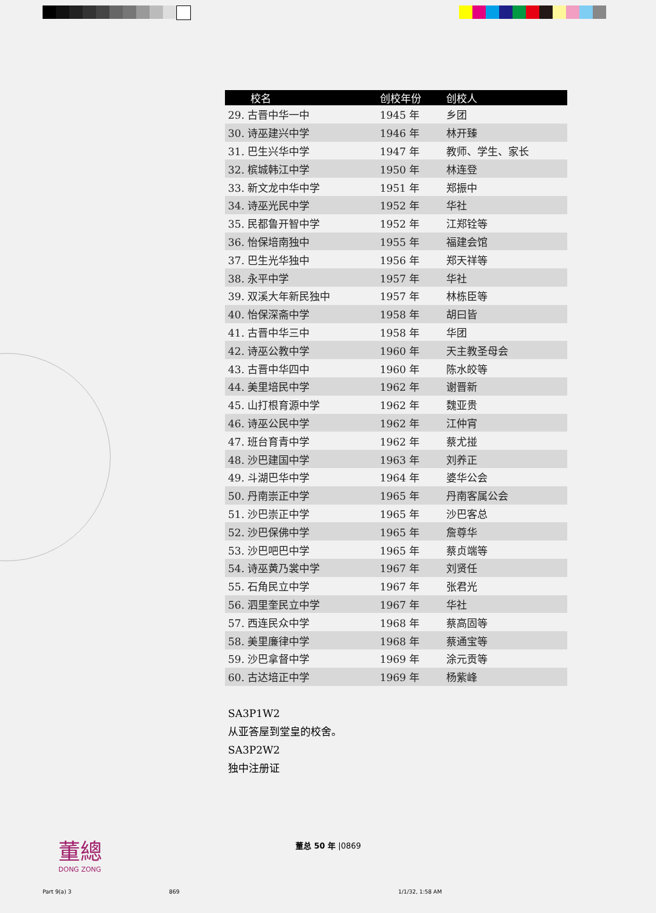| 校名 | 创校年份 | 创校人 |
| --- | --- | --- |
| 29. 古晋中华一中 | 1945 年 | 乡团 |
| 30. 诗巫建兴中学 | 1946 年 | 林开臻 |
| 31. 巴生兴华中学 | 1947 年 | 教师、学生、家长 |
| 32. 槟城韩江中学 | 1950 年 | 林连登 |
| 33. 新文龙中华中学 | 1951 年 | 郑振中 |
| 34. 诗巫光民中学 | 1952 年 | 华社 |
| 35. 民都鲁开智中学 | 1952 年 | 江郑铨等 |
| 36. 怡保培南独中 | 1955 年 | 福建会馆 |
| 37. 巴生光华独中 | 1956 年 | 郑天祥等 |
| 38. 永平中学 | 1957 年 | 华社 |
| 39. 双溪大年新民独中 | 1957 年 | 林栋臣等 |
| 40. 怡保深斋中学 | 1958 年 | 胡曰皆 |
| 41. 古晋中华三中 | 1958 年 | 华团 |
| 42. 诗巫公教中学 | 1960 年 | 天主教圣母会 |
| 43. 古晋中华四中 | 1960 年 | 陈水皎等 |
| 44. 美里培民中学 | 1962 年 | 谢晋新 |
| 45. 山打根育源中学 | 1962 年 | 魏亚贵 |
| 46. 诗巫公民中学 | 1962 年 | 江仲宵 |
| 47. 班台育青中学 | 1962 年 | 蔡尤掽 |
| 48. 沙巴建国中学 | 1963 年 | 刘养正 |
| 49. 斗湖巴华中学 | 1964 年 | 婆华公会 |
| 50. 丹南崇正中学 | 1965 年 | 丹南客属公会 |
| 51. 沙巴崇正中学 | 1965 年 | 沙巴客总 |
| 52. 沙巴保佛中学 | 1965 年 | 詹尊华 |
| 53. 沙巴吧巴中学 | 1965 年 | 蔡贞端等 |
| 54. 诗巫黄乃裳中学 | 1967 年 | 刘贤任 |
| 55. 石角民立中学 | 1967 年 | 张君光 |
| 56. 泗里奎民立中学 | 1967 年 | 华社 |
| 57. 西连民众中学 | 1968 年 | 蔡高固等 |
| 58. 美里廉律中学 | 1968 年 | 蔡通宝等 |
| 59. 沙巴拿督中学 | 1969 年 | 涂元贡等 |
| 60. 古达培正中学 | 1969 年 | 杨紫峰 |
SA3P1W2
从亚答屋到堂皇的校舍。
SA3P2W2
独中注册证
董總
DONG ZONG
董总 50 年 |0869
Part 9(a) 3 869 1/1/32, 1:58 AM